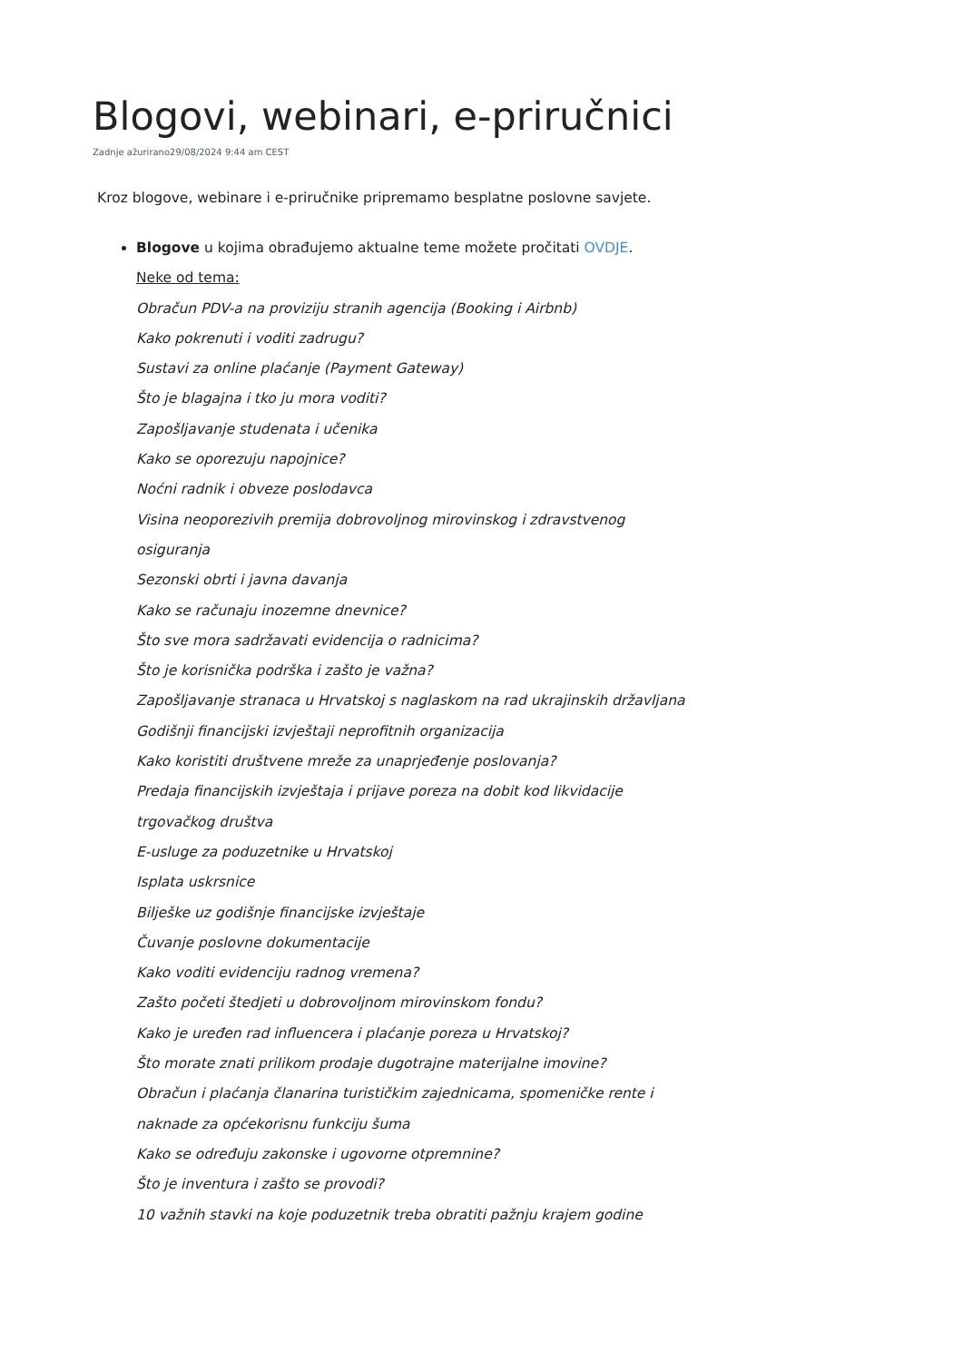Blogovi, webinari, e-priručnici
Zadnje ažurirano29/08/2024 9:44 am CEST
Kroz blogove, webinare i e-priručnike pripremamo besplatne poslovne savjete.
Blogove u kojima obrađujemo aktualne teme možete pročitati OVDJE.
Neke od tema:
Obračun PDV-a na proviziju stranih agencija (Booking i Airbnb)
Kako pokrenuti i voditi zadrugu?
Sustavi za online plaćanje (Payment Gateway)
Što je blagajna i tko ju mora voditi?
Zapošljavanje studenata i učenika
Kako se oporezuju napojnice?
Noćni radnik i obveze poslodavca
Visina neoporezivih premija dobrovoljnog mirovinskog i zdravstvenog osiguranja
Sezonski obrti i javna davanja
Kako se računaju inozemne dnevnice?
Što sve mora sadržavati evidencija o radnicima?
Što je korisnička podrška i zašto je važna?
Zapošljavanje stranaca u Hrvatskoj s naglaskom na rad ukrajinskih državljana
Godišnji financijski izvještaji neprofitnih organizacija
Kako koristiti društvene mreže za unaprjeđenje poslovanja?
Predaja financijskih izvještaja i prijave poreza na dobit kod likvidacije trgovačkog društva
E-usluge za poduzetnike u Hrvatskoj
Isplata uskrsnice
Bilješke uz godišnje financijske izvještaje
Čuvanje poslovne dokumentacije
Kako voditi evidenciju radnog vremena?
Zašto početi štedjeti u dobrovoljnom mirovinskom fondu?
Kako je uređen rad influencera i plaćanje poreza u Hrvatskoj?
Što morate znati prilikom prodaje dugotrajne materijalne imovine?
Obračun i plaćanja članarina turističkim zajednicama, spomeničke rente i naknade za općekorisnu funkciju šuma
Kako se određuju zakonske i ugovorne otpremnine?
Što je inventura i zašto se provodi?
10 važnih stavki na koje poduzetnik treba obratiti pažnju krajem godine